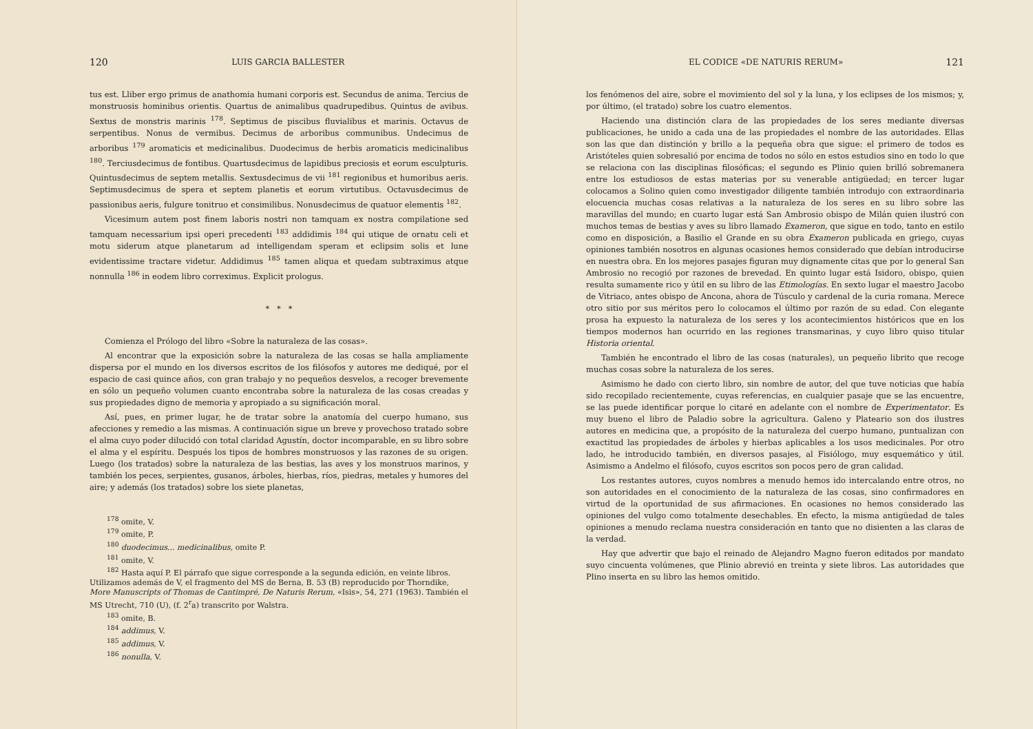120 LUIS GARCIA BALLESTER
tus est. Lliber ergo primus de anathomia humani corporis est. Secundus de anima. Tercius de monstruosis hominibus orientis. Quartus de animalibus quadrupedibus. Quintus de avibus. Sextus de monstris marinis <sup>178</sup>. Septimus de piscibus fluvialibus et marinis. Octavus de serpentibus. Nonus de vermibus. Decimus de arboribus communibus. Undecimus de arboribus <sup>179</sup> aromaticis et medicinalibus. Duodecimus de herbis aromaticis medicinalibus <sup>180</sup>. Terciusdecimus de fontibus. Quartusdecimus de lapidibus preciosis et eorum esculpturis. Quintusdecimus de septem metallis. Sextusdecimus de vii <sup>181</sup> regionibus et humoribus aeris. Septimusdecimus de spera et septem planetis et eorum virtutibus. Octavusdecimus de passionibus aeris, fulgure tonitruo et consimilibus. Nonusdecimus de quatuor elementis <sup>182</sup>.
Vicesimum autem post finem laboris nostri non tamquam ex nostra compilatione sed tamquam necessarium ipsi operi precedenti <sup>183</sup> addidimis <sup>184</sup> qui utique de ornatu celi et motu siderum atque planetarum ad intelligendam speram et eclipsim solis et lune evidentissime tractare videtur. Addidimus <sup>185</sup> tamen aliqua et quedam subtraximus atque nonnulla <sup>186</sup> in eodem libro correximus. Explicit prologus.
* * *
Comienza el Prólogo del libro «Sobre la naturaleza de las cosas».
Al encontrar que la exposición sobre la naturaleza de las cosas se halla ampliamente dispersa por el mundo en los diversos escritos de los filósofos y autores me dediqué, por el espacio de casi quince años, con gran trabajo y no pequeños desvelos, a recoger brevemente en sólo un pequeño volumen cuanto encontraba sobre la naturaleza de las cosas creadas y sus propiedades digno de memoria y apropiado a su significación moral.
Así, pues, en primer lugar, he de tratar sobre la anatomía del cuerpo humano, sus afecciones y remedio a las mismas. A continuación sigue un breve y provechoso tratado sobre el alma cuyo poder dilucidó con total claridad Agustín, doctor incomparable, en su libro sobre el alma y el espíritu. Después los tipos de hombres monstruosos y las razones de su origen. Luego (los tratados) sobre la naturaleza de las bestias, las aves y los monstruos marinos, y también los peces, serpientes, gusanos, árboles, hierbas, ríos, piedras, metales y humores del aire; y además (los tratados) sobre los siete planetas,
<sup>178</sup> omite, V.
<sup>179</sup> omite, P.
<sup>180</sup> duodecimus... medicinalibus, omite P.
<sup>181</sup> omite, V.
<sup>182</sup> Hasta aquí P. El párrafo que sigue corresponde a la segunda edición, en veinte libros. Utilizamos además de V, el fragmento del MS de Berna, B. 53 (B) reproducido por Thorndike, More Manuscripts of Thomas de Cantimpré, De Naturis Rerum, «Isis», 54, 271 (1963). También el MS Utrecht, 710 (U), (f. 2<sup>r</sup>a) transcrito por Walstra.
<sup>183</sup> omite, B.
<sup>184</sup> addimus, V.
<sup>185</sup> addimus, V.
<sup>186</sup> nonulla, V.
EL CODICE «DE NATURIS RERUM» 121
los fenómenos del aire, sobre el movimiento del sol y la luna, y los eclipses de los mismos; y, por último, (el tratado) sobre los cuatro elementos.
Haciendo una distinción clara de las propiedades de los seres mediante diversas publicaciones, he unido a cada una de las propiedades el nombre de las autoridades. Ellas son las que dan distinción y brillo a la pequeña obra que sigue: el primero de todos es Aristóteles quien sobresalió por encima de todos no sólo en estos estudios sino en todo lo que se relaciona con las disciplinas filosóficas; el segundo es Plinio quien brilló sobremanera entre los estudiosos de estas materias por su venerable antigüedad; en tercer lugar colocamos a Solino quien como investigador diligente también introdujo con extraordinaria elocuencia muchas cosas relativas a la naturaleza de los seres en su libro sobre las maravillas del mundo; en cuarto lugar está San Ambrosio obispo de Milán quien ilustró con muchos temas de bestias y aves su libro llamado Exameron, que sigue en todo, tanto en estilo como en disposición, a Basilio el Grande en su obra Exameron publicada en griego, cuyas opiniones también nosotros en algunas ocasiones hemos considerado que debían introducirse en nuestra obra. En los mejores pasajes figuran muy dignamente citas que por lo general San Ambrosio no recogió por razones de brevedad. En quinto lugar está Isidoro, obispo, quien resulta sumamente rico y útil en su libro de las Etimologías. En sexto lugar el maestro Jacobo de Vitriaco, antes obispo de Ancona, ahora de Túsculo y cardenal de la curia romana. Merece otro sitio por sus méritos pero lo colocamos el último por razón de su edad. Con elegante prosa ha expuesto la naturaleza de los seres y los acontecimientos históricos que en los tiempos modernos han ocurrido en las regiones transmarinas, y cuyo libro quiso titular Historia oriental.
También he encontrado el libro de las cosas (naturales), un pequeño librito que recoge muchas cosas sobre la naturaleza de los seres.
Asimismo he dado con cierto libro, sin nombre de autor, del que tuve noticias que había sido recopilado recientemente, cuyas referencias, en cualquier pasaje que se las encuentre, se las puede identificar porque lo citaré en adelante con el nombre de Experimentator. Es muy bueno el libro de Paladio sobre la agricultura. Galeno y Plateario son dos ilustres autores en medicina que, a propósito de la naturaleza del cuerpo humano, puntualizan con exactitud las propiedades de árboles y hierbas aplicables a los usos medicinales. Por otro lado, he introducido también, en diversos pasajes, al Fisiólogo, muy esquemático y útil. Asimismo a Andelmo el filósofo, cuyos escritos son pocos pero de gran calidad.
Los restantes autores, cuyos nombres a menudo hemos ido intercalando entre otros, no son autoridades en el conocimiento de la naturaleza de las cosas, sino confirmadores en virtud de la oportunidad de sus afirmaciones. En ocasiones no hemos considerado las opiniones del vulgo como totalmente desechables. En efecto, la misma antigüedad de tales opiniones a menudo reclama nuestra consideración en tanto que no disienten a las claras de la verdad.
Hay que advertir que bajo el reinado de Alejandro Magno fueron editados por mandato suyo cincuenta volúmenes, que Plinio abrevió en treinta y siete libros. Las autoridades que Plino inserta en su libro las hemos omitido.